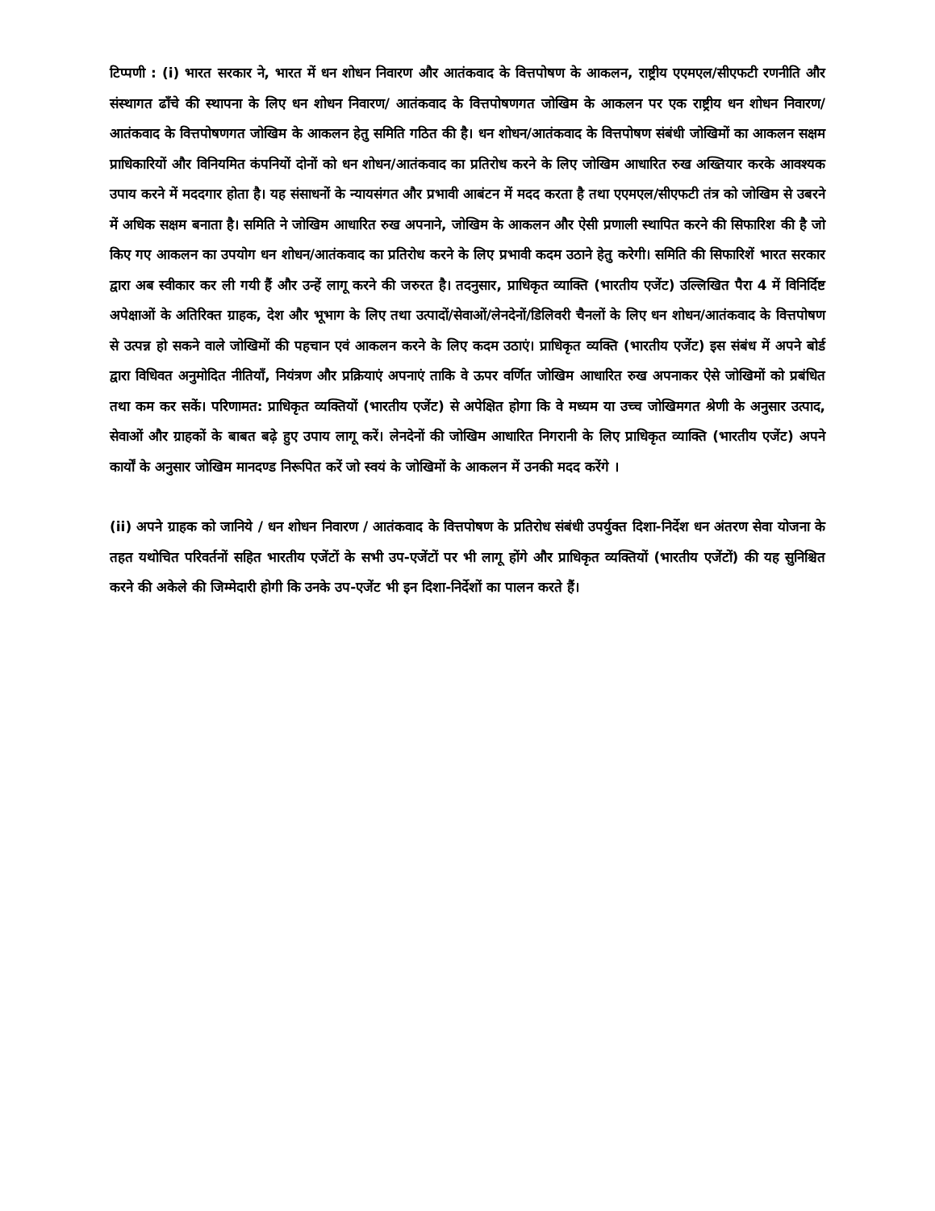टिप्पणी : (i) भारत सरकार ने, भारत में धन शोधन निवारण और आतंकवाद के वित्तपोषण के आकलन, राष्ट्रीय एएमएल/सीएफटी रणनीति और संस्थागत ढाँचे की स्थापना के लिए धन शोधन निवारण/ आतंकवाद के वित्तपोषणगत जोखिम के आकलन पर एक राष्ट्रीय धन शोधन निवारण/आतंकवाद के वित्तपोषणगत जोखिम के आकलन हेतु समिति गठित की है। धन शोधन/आतंकवाद के वित्तपोषण संबंधी जोखिमों का आकलन सक्षम प्राधिकारियों और विनियमित कंपनियों दोनों को धन शोधन/आतंकवाद का प्रतिरोध करने के लिए जोखिम आधारित रुख अख्तियार करके आवश्यक उपाय करने में मददगार होता है। यह संसाधनों के न्यायसंगत और प्रभावी आबंटन में मदद करता है तथा एएमएल/सीएफटी तंत्र को जोखिम से उबरने में अधिक सक्षम बनाता है। समिति ने जोखिम आधारित रुख अपनाने, जोखिम के आकलन और ऐसी प्रणाली स्थापित करने की सिफारिश की है जो किए गए आकलन का उपयोग धन शोधन/आतंकवाद का प्रतिरोध करने के लिए प्रभावी कदम उठाने हेतु करेगी। समिति की सिफारिशें भारत सरकार द्वारा अब स्वीकार कर ली गयी हैं और उन्हें लागू करने की जरुरत है। तदनुसार, प्राधिकृत व्याक्ति (भारतीय एजेंट) उल्लिखित पैरा 4 में विनिर्दिष्ट अपेक्षाओं के अतिरिक्त ग्राहक, देश और भूभाग के लिए तथा उत्पादों/सेवाओं/लेनदेनों/डिलिवरी चैनलों के लिए धन शोधन/आतंकवाद के वित्तपोषण से उत्पन्न हो सकने वाले जोखिमों की पहचान एवं आकलन करने के लिए कदम उठाएं। प्राधिकृत व्यक्ति (भारतीय एजेंट) इस संबंध में अपने बोर्ड द्वारा विधिवत अनुमोदित नीतियाँ, नियंत्रण और प्रक्रियाएं अपनाएं ताकि वे ऊपर वर्णित जोखिम आधारित रुख अपनाकर ऐसे जोखिमों को प्रबंधित तथा कम कर सकें। परिणामत: प्राधिकृत व्यक्तियों (भारतीय एजेंट) से अपेक्षित होगा कि वे मध्यम या उच्च जोखिमगत श्रेणी के अनुसार उत्पाद, सेवाओं और ग्राहकों के बाबत बढ़े हुए उपाय लागू करें। लेनदेनों की जोखिम आधारित निगरानी के लिए प्राधिकृत व्याक्ति (भारतीय एजेंट) अपने कार्यों के अनुसार जोखिम मानदण्ड निरूपित करें जो स्वयं के जोखिमों के आकलन में उनकी मदद करेंगे ।
(ii) अपने ग्राहक को जानिये / धन शोधन निवारण / आतंकवाद के वित्तपोषण के प्रतिरोध संबंधी उपर्युक्त दिशा-निर्देश धन अंतरण सेवा योजना के तहत यथोचित परिवर्तनों सहित भारतीय एजेंटों के सभी उप-एजेंटों पर भी लागू होंगे और प्राधिकृत व्यक्तियों (भारतीय एजेंटों) की यह सुनिश्चित करने की अकेले की जिम्मेदारी होगी कि उनके उप-एजेंट भी इन दिशा-निर्देशों का पालन करते हैं।